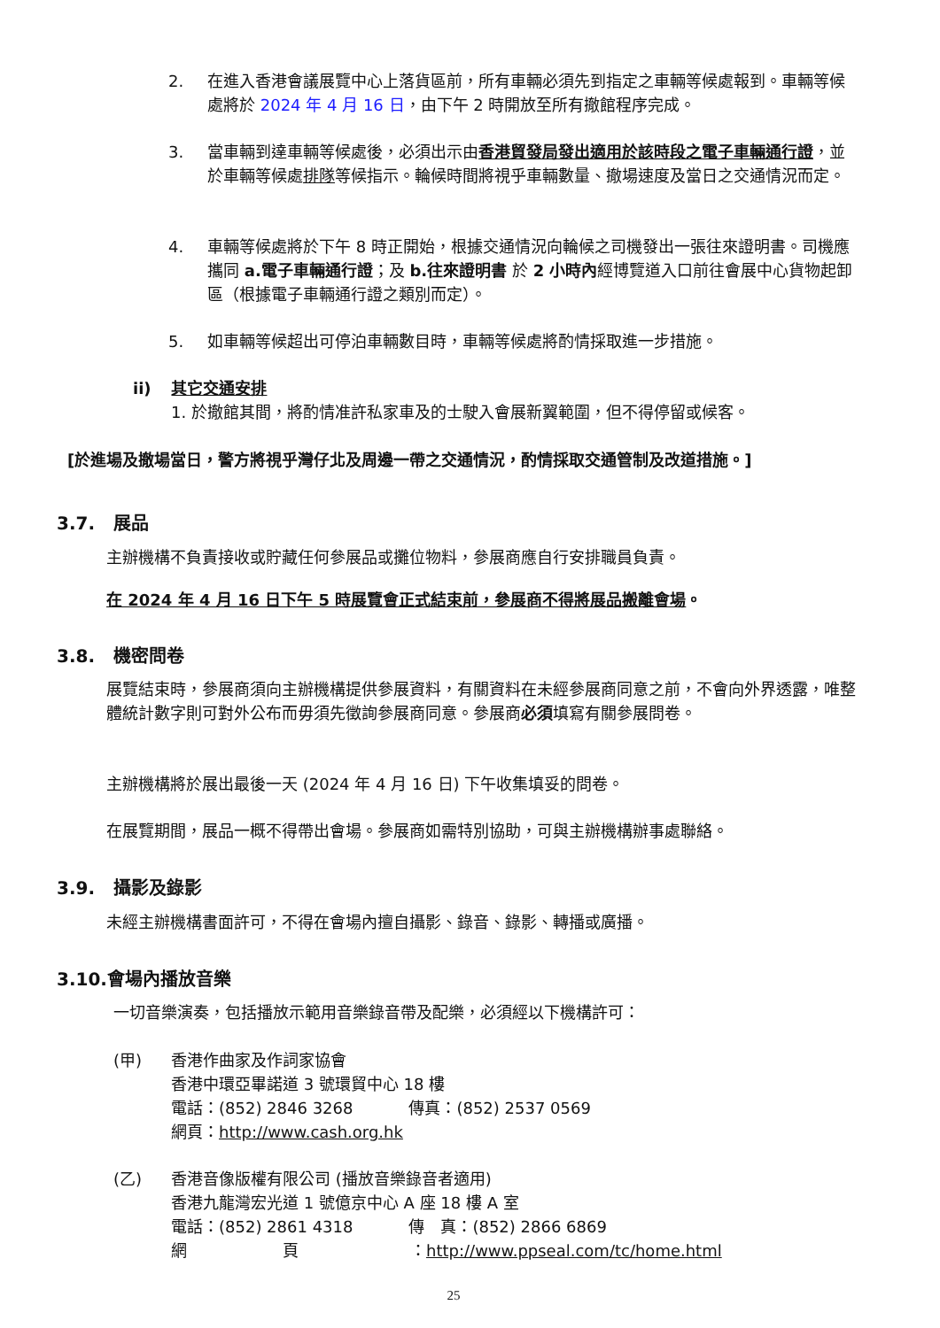2. 在進入香港會議展覽中心上落貨區前，所有車輛必須先到指定之車輛等候處報到。車輛等候處將於 2024 年 4 月 16 日，由下午 2 時開放至所有撤館程序完成。
3. 當車輛到達車輛等候處後，必須出示由香港貿發局發出適用於該時段之電子車輛通行證，並於車輛等候處排隊等候指示。輪候時間將視乎車輛數量、撤場速度及當日之交通情況而定。
4. 車輛等候處將於下午 8 時正開始，根據交通情況向輪候之司機發出一張往來證明書。司機應攜同 a.電子車輛通行證；及 b.往來證明書 於 2 小時內經博覽道入口前往會展中心貨物起卸區（根據電子車輛通行證之類別而定）。
5. 如車輛等候超出可停泊車輛數目時，車輛等候處將酌情採取進一步措施。
ii) 其它交通安排
1. 於撤館其間，將酌情准許私家車及的士駛入會展新翼範圍，但不得停留或候客。
[於進場及撤場當日，警方將視乎灣仔北及周邊一帶之交通情況，酌情採取交通管制及改道措施。]
3.7. 展品
主辦機構不負責接收或貯藏任何參展品或攤位物料，參展商應自行安排職員負責。
在 2024 年 4 月 16 日下午 5 時展覽會正式結束前，參展商不得將展品搬離會場。
3.8. 機密問卷
展覽結束時，參展商須向主辦機構提供參展資料，有關資料在未經參展商同意之前，不會向外界透露，唯整體統計數字則可對外公布而毋須先徵詢參展商同意。參展商必須填寫有關參展問卷。
主辦機構將於展出最後一天 (2024 年 4 月 16 日) 下午收集填妥的問卷。
在展覽期間，展品一概不得帶出會場。參展商如需特別協助，可與主辦機構辦事處聯絡。
3.9. 攝影及錄影
未經主辦機構書面許可，不得在會場內擅自攝影、錄音、錄影、轉播或廣播。
3.10.會場內播放音樂
一切音樂演奏，包括播放示範用音樂錄音帶及配樂，必須經以下機構許可：
(甲) 香港作曲家及作詞家協會
香港中環亞畢諾道 3 號環貿中心 18 樓
電話：(852) 2846 3268 傳真：(852) 2537 0569
網頁：http://www.cash.org.hk
(乙) 香港音像版權有限公司 (播放音樂錄音者適用)
香港九龍灣宏光道 1 號億京中心 A 座 18 樓 A 室
電話：(852) 2861 4318 傳　真：(852) 2866 6869
網　　　　　　頁　　　　　　　：http://www.ppseal.com/tc/home.html
25